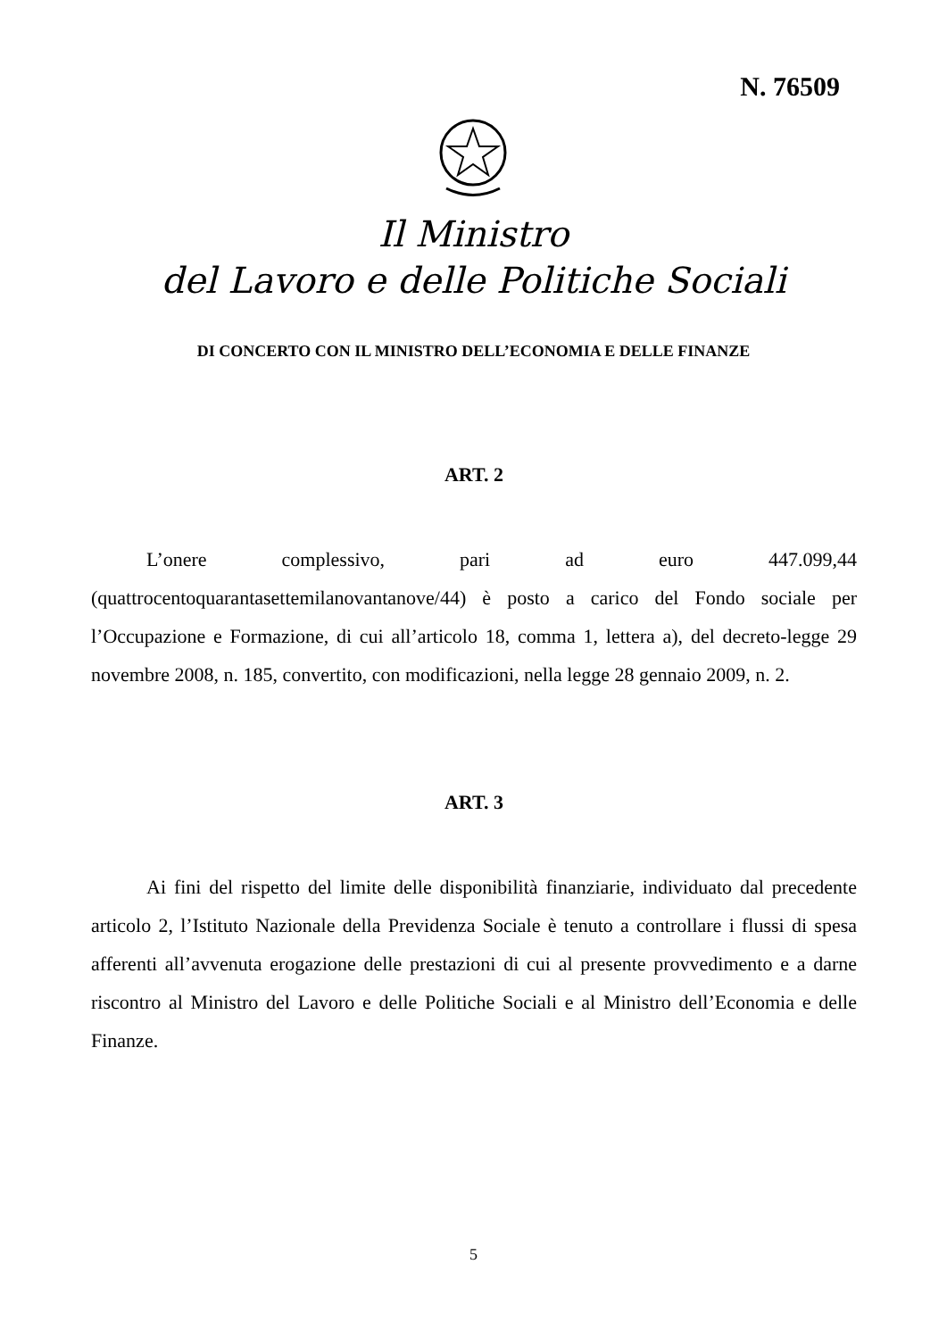N. 76509
Il Ministro
del Lavoro e delle Politiche Sociali
DI CONCERTO CON IL MINISTRO DELL’ECONOMIA E DELLE FINANZE
ART. 2
L’onere complessivo, pari ad euro 447.099,44 (quattrocentoquarantasettemilanovantanove/44) è posto a carico del Fondo sociale per l’Occupazione e Formazione, di cui all’articolo 18, comma 1, lettera a), del decreto-legge 29 novembre 2008, n. 185, convertito, con modificazioni, nella legge 28 gennaio 2009, n. 2.
ART. 3
Ai fini del rispetto del limite delle disponibilità finanziarie, individuato dal precedente articolo 2, l’Istituto Nazionale della Previdenza Sociale è tenuto a controllare i flussi di spesa afferenti all’avvenuta erogazione delle prestazioni di cui al presente provvedimento e a darne riscontro al Ministro del Lavoro e delle Politiche Sociali e al Ministro dell’Economia e delle Finanze.
5